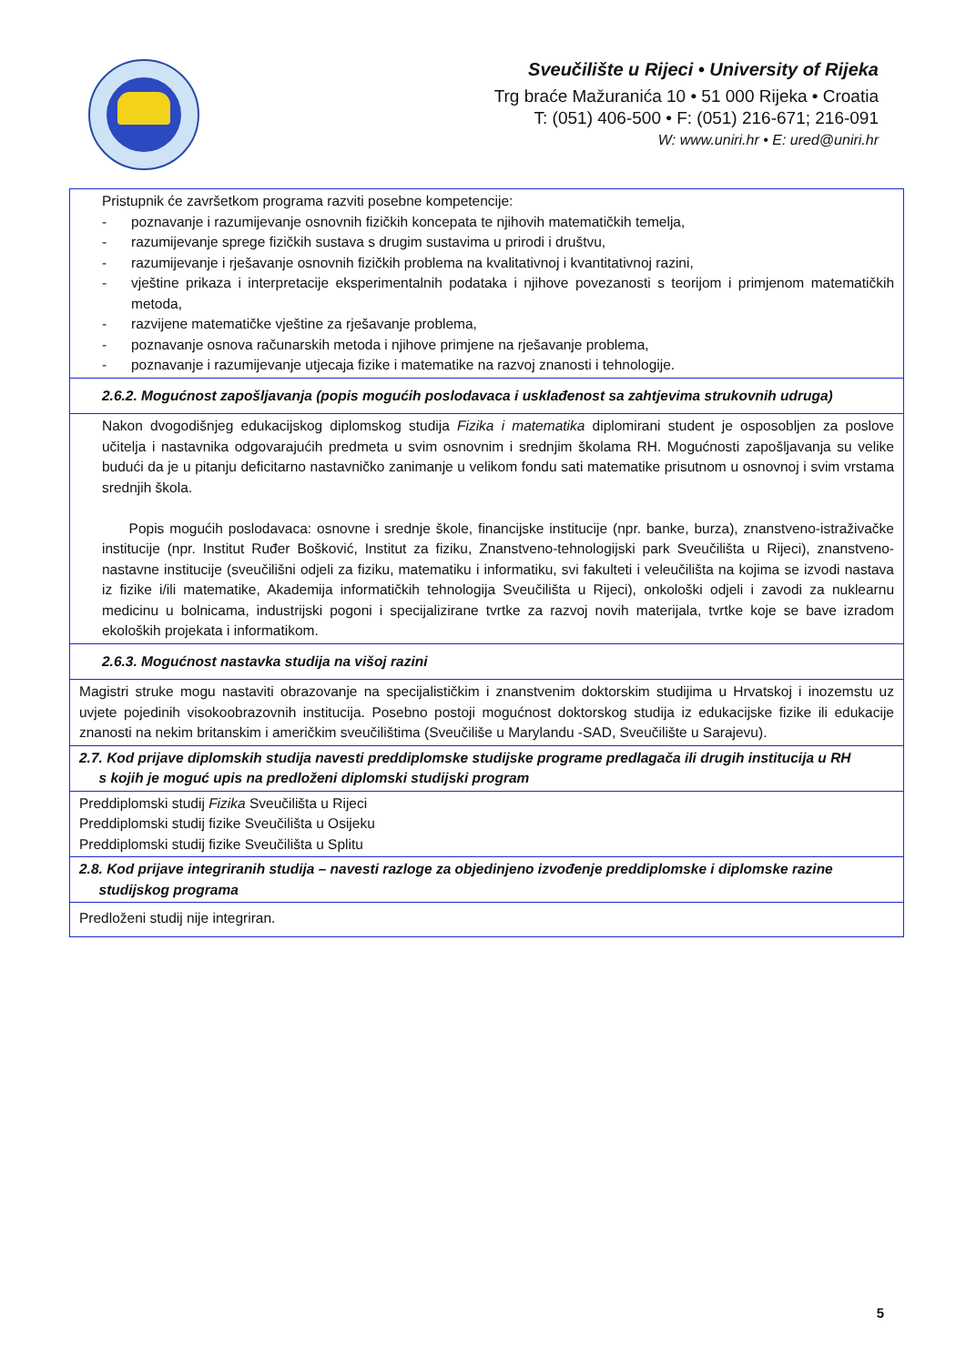Sveučilište u Rijeci • University of Rijeka
Trg braće Mažuranića 10 • 51 000 Rijeka • Croatia
T: (051) 406-500 • F: (051) 216-671; 216-091
W: www.uniri.hr • E: ured@uniri.hr
| Pristupnik će završetkom programa razviti posebne kompetencije: - poznavanje i razumijevanje osnovnih fizičkih koncepata te njihovih matematičkih temelja, - razumijevanje sprege fizičkih sustava s drugim sustavima u prirodi i društvu, - razumijevanje i rješavanje osnovnih fizičkih problema na kvalitativnoj i kvantitativnoj razini, - vještine prikaza i interpretacije eksperimentalnih podataka i njihove povezanosti s teorijom i primjenom matematičkih metoda, - razvijene matematičke vještine za rješavanje problema, - poznavanje osnova računarskih metoda i njihove primjene na rješavanje problema, - poznavanje i razumijevanje utjecaja fizike i matematike na razvoj znanosti i tehnologije. |
| 2.6.2. Mogućnost zapošljavanja (popis mogućih poslodavaca i usklađenost sa zahtjevima strukovnih udruga) |
| Nakon dvogodišnjeg edukacijskog diplomskog studija Fizika i matematika diplomirani student je osposobljen za poslove učitelja i nastavnika odgovarajućih predmeta u svim osnovnim i srednjim školama RH. Mogućnosti zapošljavanja su velike budući da je u pitanju deficitarno nastavničko zanimanje u velikom fondu sati matematike prisutnom u osnovnoj i svim vrstama srednjih škola. Popis mogućih poslodavaca: osnovne i srednje škole, financijske institucije (npr. banke, burza), znanstveno-istraživačke institucije (npr. Institut Ruđer Bošković, Institut za fiziku, Znanstveno-tehnologijski park Sveučilišta u Rijeci), znanstveno-nastavne institucije (sveučilišni odjeli za fiziku, matematiku i informatiku, svi fakulteti i veleučilišta na kojima se izvodi nastava iz fizike i/ili matematike, Akademija informatičkih tehnologija Sveučilišta u Rijeci), onkološki odjeli i zavodi za nuklearnu medicinu u bolnicama, industrijski pogoni i specijalizirane tvrtke za razvoj novih materijala, tvrtke koje se bave izradom ekoloških projekata i informatikom. |
| 2.6.3. Mogućnost nastavka studija na višoj razini |
| Magistri struke mogu nastaviti obrazovanje na specijalističkim i znanstvenim doktorskim studijima u Hrvatskoj i inozemstu uz uvjete pojedinih visokoobrazovnih institucija. Posebno postoji mogućnost doktorskog studija iz edukacijske fizike ili edukacije znanosti na nekim britanskim i američkim sveučilištima (Sveučiliše u Marylandu -SAD, Sveučilište u Sarajevu). |
| 2.7. Kod prijave diplomskih studija navesti preddiplomske studijske programe predlagača ili drugih institucija u RH s kojih je moguć upis na predloženi diplomski studijski program |
| Preddiplomski studij Fizika Sveučilišta u Rijeci Preddiplomski studij fizike Sveučilišta u Osijeku Preddiplomski studij fizike Sveučilišta u Splitu |
| 2.8. Kod prijave integriranih studija – navesti razloge za objedinjeno izvođenje preddiplomske i diplomske razine studijskog programa |
| Predloženi studij nije integriran. |
5